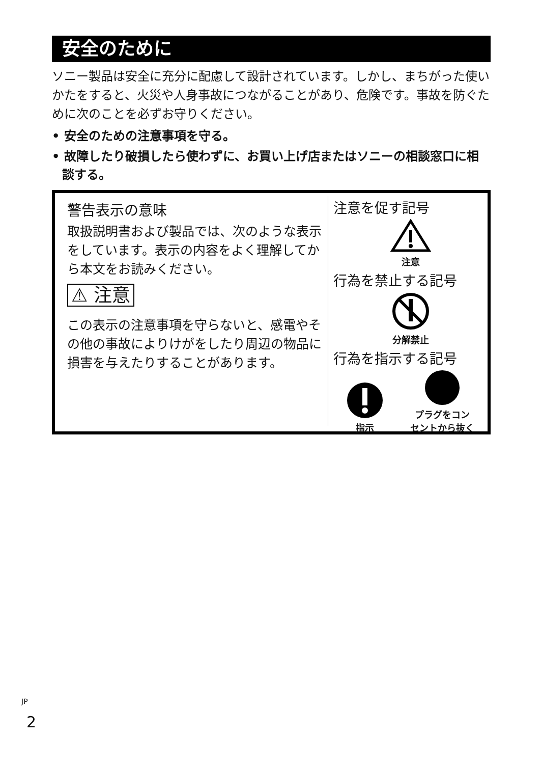安全のために
ソニー製品は安全に充分に配慮して設計されています。しかし、まちがった使いかたをすると、火災や人身事故につながることがあり、危険です。事故を防ぐために次のことを必ずお守りください。
• 安全のための注意事項を守る。
• 故障したり破損したら使わずに、お買い上げ店またはソニーの相談窓口に相談する。
警告表示の意味
取扱説明書および製品では、次のような表示をしています。表示の内容をよく理解してから本文をお読みください。
⚠ 注意
この表示の注意事項を守らないと、感電やその他の事故によりけがをしたり周辺の物品に損害を与えたりすることがあります。
注意を促す記号
注意
行為を禁止する記号
分解禁止
行為を指示する記号
指示
プラグをコン
セントから抜く
<sup>JP</sup>
2